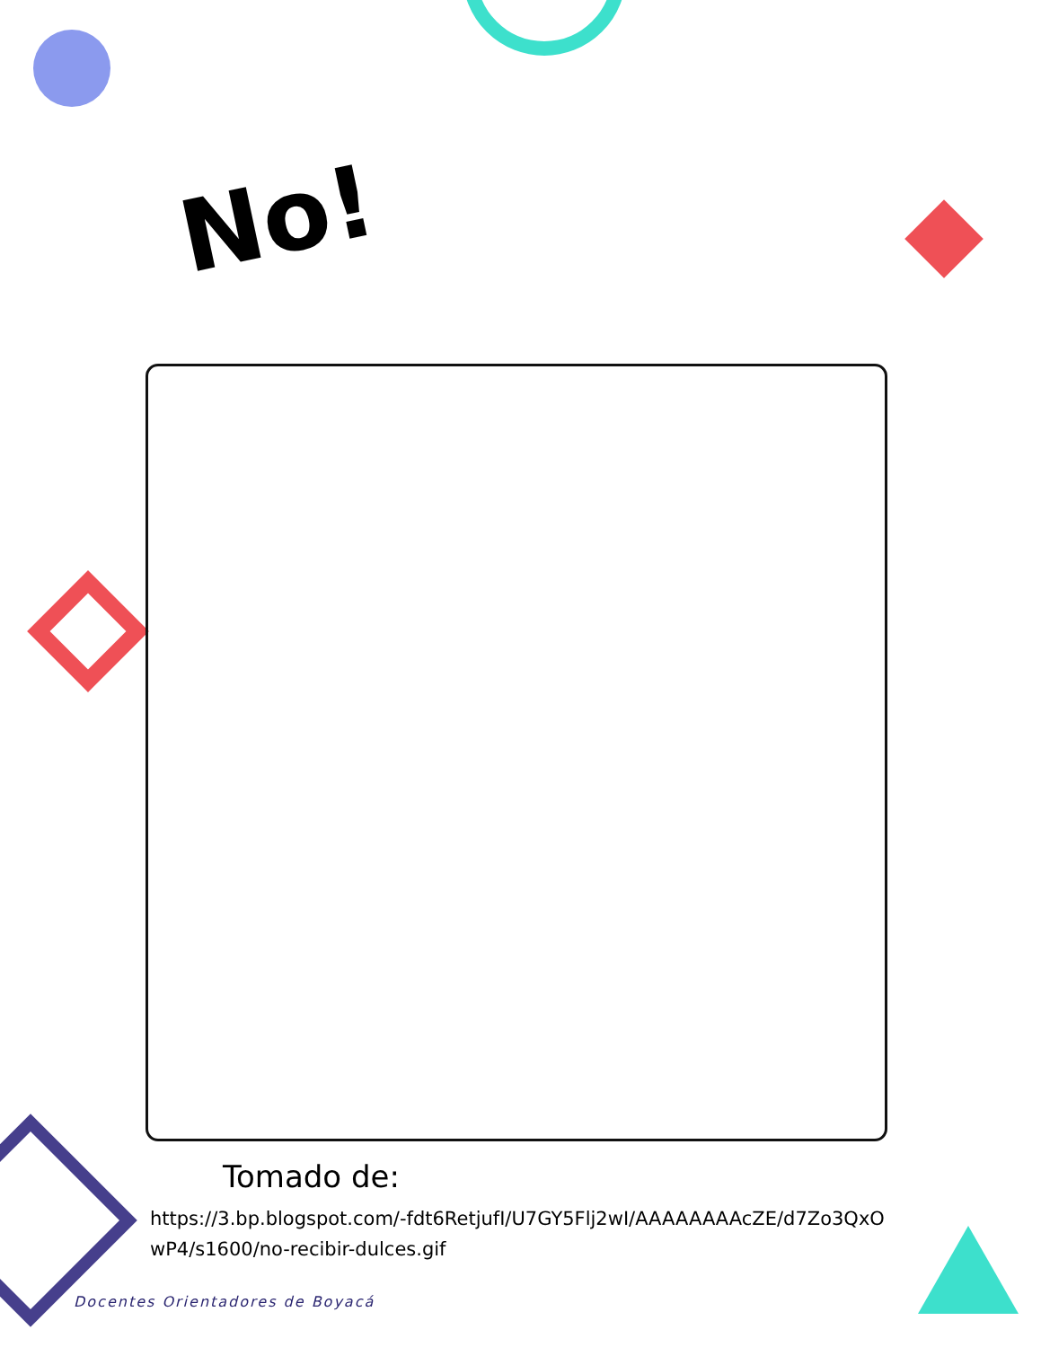No!
Tomado de:
https://3.bp.blogspot.com/-fdt6RetjufI/U7GY5Flj2wI/AAAAAAAAcZE/d7Zo3QxOwP4/s1600/no-recibir-dulces.gif
Docentes Orientadores de Boyacá